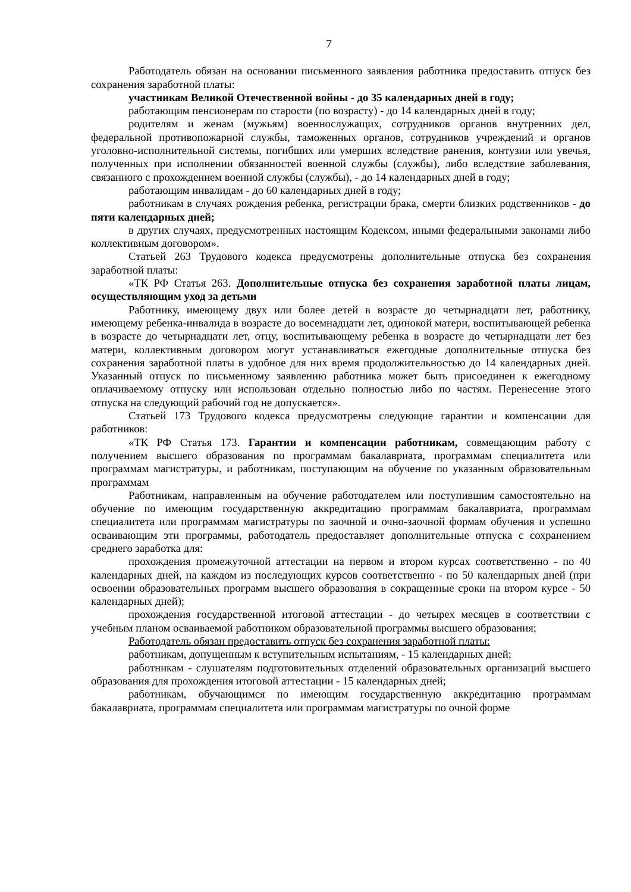7
Работодатель обязан на основании письменного заявления работника предоставить отпуск без сохранения заработной платы:
участникам Великой Отечественной войны - до 35 календарных дней в году;
работающим пенсионерам по старости (по возрасту) - до 14 календарных дней в году;
родителям и женам (мужьям) военнослужащих, сотрудников органов внутренних дел, федеральной противопожарной службы, таможенных органов, сотрудников учреждений и органов уголовно-исполнительной системы, погибших или умерших вследствие ранения, контузии или увечья, полученных при исполнении обязанностей военной службы (службы), либо вследствие заболевания, связанного с прохождением военной службы (службы), - до 14 календарных дней в году;
работающим инвалидам - до 60 календарных дней в году;
работникам в случаях рождения ребенка, регистрации брака, смерти близких родственников - до пяти календарных дней;
в других случаях, предусмотренных настоящим Кодексом, иными федеральными законами либо коллективным договором».
Статьей 263 Трудового кодекса предусмотрены дополнительные отпуска без сохранения заработной платы:
«ТК РФ Статья 263. Дополнительные отпуска без сохранения заработной платы лицам, осуществляющим уход за детьми
Работнику, имеющему двух или более детей в возрасте до четырнадцати лет, работнику, имеющему ребенка-инвалида в возрасте до восемнадцати лет, одинокой матери, воспитывающей ребенка в возрасте до четырнадцати лет, отцу, воспитывающему ребенка в возрасте до четырнадцати лет без матери, коллективным договором могут устанавливаться ежегодные дополнительные отпуска без сохранения заработной платы в удобное для них время продолжительностью до 14 календарных дней. Указанный отпуск по письменному заявлению работника может быть присоединен к ежегодному оплачиваемому отпуску или использован отдельно полностью либо по частям. Перенесение этого отпуска на следующий рабочий год не допускается».
Статьей 173 Трудового кодекса предусмотрены следующие гарантии и компенсации для работников:
«ТК РФ Статья 173. Гарантии и компенсации работникам, совмещающим работу с получением высшего образования по программам бакалавриата, программам специалитета или программам магистратуры, и работникам, поступающим на обучение по указанным образовательным программам
Работникам, направленным на обучение работодателем или поступившим самостоятельно на обучение по имеющим государственную аккредитацию программам бакалавриата, программам специалитета или программам магистратуры по заочной и очно-заочной формам обучения и успешно осваивающим эти программы, работодатель предоставляет дополнительные отпуска с сохранением среднего заработка для:
прохождения промежуточной аттестации на первом и втором курсах соответственно - по 40 календарных дней, на каждом из последующих курсов соответственно - по 50 календарных дней (при освоении образовательных программ высшего образования в сокращенные сроки на втором курсе - 50 календарных дней);
прохождения государственной итоговой аттестации - до четырех месяцев в соответствии с учебным планом осваиваемой работником образовательной программы высшего образования;
Работодатель обязан предоставить отпуск без сохранения заработной платы:
работникам, допущенным к вступительным испытаниям, - 15 календарных дней;
работникам - слушателям подготовительных отделений образовательных организаций высшего образования для прохождения итоговой аттестации - 15 календарных дней;
работникам, обучающимся по имеющим государственную аккредитацию программам бакалавриата, программам специалитета или программам магистратуры по очной форме